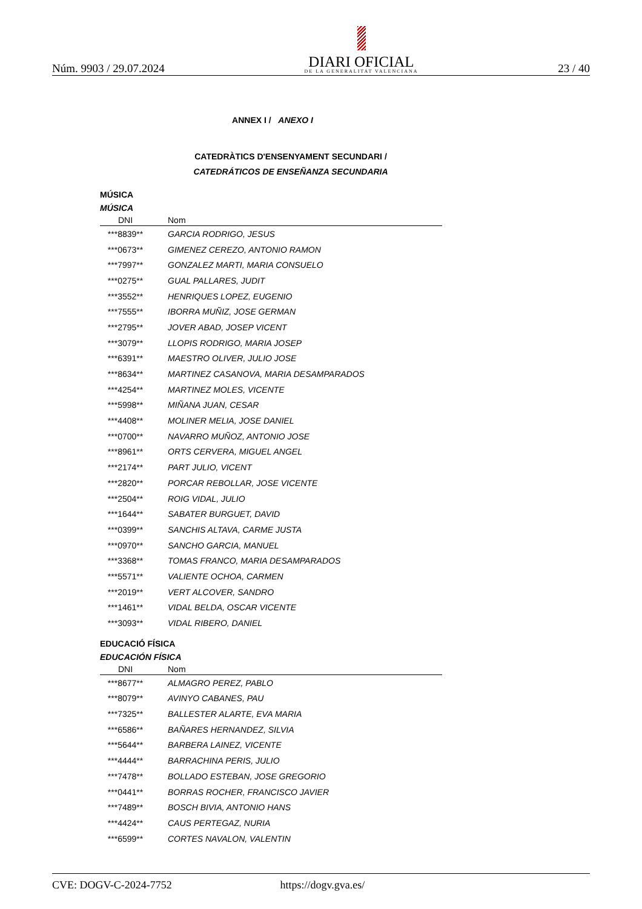Núm. 9903 / 29.07.2024
DIARI OFICIAL
DE LA GENERALITAT VALENCIANA
23 / 40
ANNEX I / ANEXO I
CATEDRÀTICS D'ENSENYAMENT SECUNDARI /
CATEDRÁTICOS DE ENSEÑANZA SECUNDARIA
MÚSICA
MÚSICA
| DNI | Nom |
| --- | --- |
| ***8839** | GARCIA RODRIGO, JESUS |
| ***0673** | GIMENEZ CEREZO, ANTONIO RAMON |
| ***7997** | GONZALEZ MARTI, MARIA CONSUELO |
| ***0275** | GUAL PALLARES, JUDIT |
| ***3552** | HENRIQUES LOPEZ, EUGENIO |
| ***7555** | IBORRA MUÑIZ, JOSE GERMAN |
| ***2795** | JOVER ABAD, JOSEP VICENT |
| ***3079** | LLOPIS RODRIGO, MARIA JOSEP |
| ***6391** | MAESTRO OLIVER, JULIO JOSE |
| ***8634** | MARTINEZ CASANOVA, MARIA DESAMPARADOS |
| ***4254** | MARTINEZ MOLES, VICENTE |
| ***5998** | MIÑANA JUAN, CESAR |
| ***4408** | MOLINER MELIA, JOSE DANIEL |
| ***0700** | NAVARRO MUÑOZ, ANTONIO JOSE |
| ***8961** | ORTS CERVERA, MIGUEL ANGEL |
| ***2174** | PART JULIO, VICENT |
| ***2820** | PORCAR REBOLLAR, JOSE VICENTE |
| ***2504** | ROIG VIDAL, JULIO |
| ***1644** | SABATER BURGUET, DAVID |
| ***0399** | SANCHIS ALTAVA, CARME JUSTA |
| ***0970** | SANCHO GARCIA, MANUEL |
| ***3368** | TOMAS FRANCO, MARIA DESAMPARADOS |
| ***5571** | VALIENTE OCHOA, CARMEN |
| ***2019** | VERT ALCOVER, SANDRO |
| ***1461** | VIDAL BELDA, OSCAR VICENTE |
| ***3093** | VIDAL RIBERO, DANIEL |
EDUCACIÓ FÍSICA
EDUCACIÓN FÍSICA
| DNI | Nom |
| --- | --- |
| ***8677** | ALMAGRO PEREZ, PABLO |
| ***8079** | AVINYO CABANES, PAU |
| ***7325** | BALLESTER ALARTE, EVA MARIA |
| ***6586** | BAÑARES HERNANDEZ, SILVIA |
| ***5644** | BARBERA LAINEZ, VICENTE |
| ***4444** | BARRACHINA PERIS, JULIO |
| ***7478** | BOLLADO ESTEBAN, JOSE GREGORIO |
| ***0441** | BORRAS ROCHER, FRANCISCO JAVIER |
| ***7489** | BOSCH BIVIA, ANTONIO HANS |
| ***4424** | CAUS PERTEGAZ, NURIA |
| ***6599** | CORTES NAVALON, VALENTIN |
CVE: DOGV-C-2024-7752 https://dogv.gva.es/